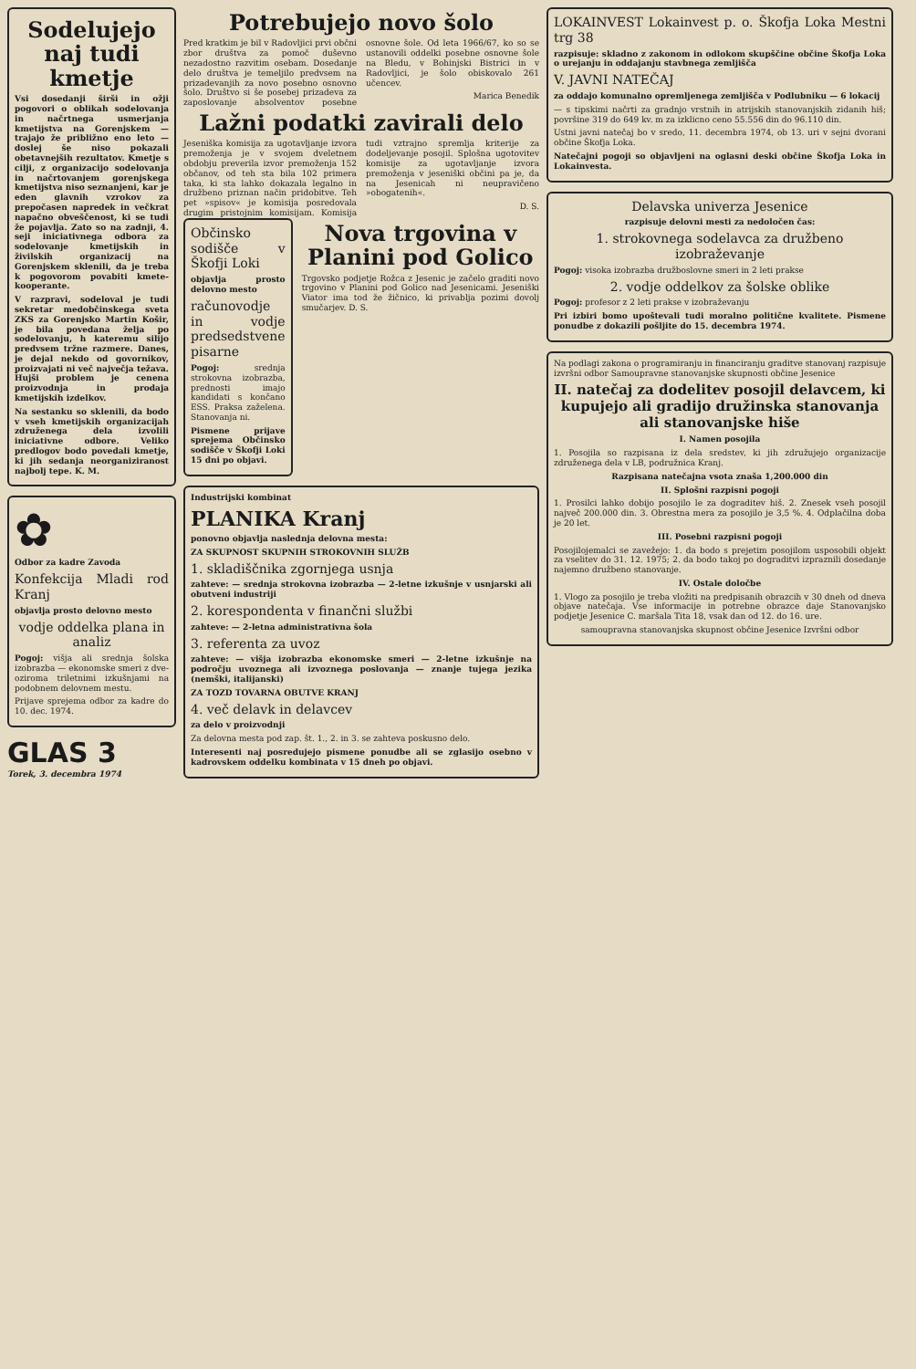Sodelujejo naj tudi kmetje
Vsi dosedanji širši in ožji pogovori o oblikah sodelovanja in načrtnega usmerjanja kmetijstva na Gorenjskem — trajajo že približno eno leto — doslej še niso pokazali obetavnejših rezultatov. Kmetje s cilji, z organizacijo sodelovanja in načrtovanjem gorenjskega kmetijstva niso seznanjeni, kar je eden glavnih vzrokov za prepočasen napredek in večkrat napačno obveščenost, ki se tudi že pojavlja. Zato so na zadnji, 4. seji iniciativnega odbora za sodelovanje kmetijskih in živilskih organizacij na Gorenjskem sklenili, da je treba k pogovorom povabiti kmete-kooperante.
V razpravi, sodeloval je tudi sekretar medobčinskega sveta ZKS za Gorenjsko Martin Košir, je bila povedana želja po sodelovanju, h kateremu silijo predvsem tržne razmere. Danes, je dejal nekdo od govornikov, proizvajati ni več največja težava. Hujši problem je cenena proizvodnja in prodaja kmetijskih izdelkov.
Na sestanku so sklenili, da bodo v vseh kmetijskih organizacijah združenega dela izvolili iniciativne odbore. Veliko predlogov bodo povedali kmetje, ki jih sedanja neorganiziranost najbolj tepe. K. M.
✿
Odbor za kadre Zavoda
Konfekcija Mladi rod Kranj
objavlja prosto delovno mesto
vodje oddelka plana in analiz
Pogoj: višja ali srednja šolska izobrazba — ekonomske smeri z dve- oziroma triletnimi izkušnjami na podobnem delovnem mestu.
Prijave sprejema odbor za kadre do 10. dec. 1974.
GLAS 3
Torek, 3. decembra 1974
Potrebujejo novo šolo
Pred kratkim je bil v Radovljici prvi občni zbor društva za pomoč duševno nezadostno razvitim osebam. Dosedanje delo društva je temeljilo predvsem na prizadevanjih za novo posebno osnovno šolo. Društvo si še posebej prizadeva za zaposlovanje absolventov posebne osnovne šole. Od leta 1966/67, ko so se ustanovili oddelki posebne osnovne šole na Bledu, v Bohinjski Bistrici in v Radovljici, je šolo obiskovalo 261 učencev.
Marica Benedik
Lažni podatki zavirali delo
Jeseniška komisija za ugotavljanje izvora premoženja je v svojem dveletnem obdobju preverila izvor premoženja 152 občanov, od teh sta bila 102 primera taka, ki sta lahko dokazala legalno in družbeno priznan način pridobitve. Teh pet »spisov« je komisija posredovala drugim pristojnim komisijam. Komisija tudi vztrajno spremlja kriterije za dodeljevanje posojil. Splošna ugotovitev komisije za ugotavljanje izvora premoženja v jeseniški občini pa je, da na Jesenicah ni neupravičeno »obogatenih«.
D. S.
Občinsko sodišče v Škofji Loki
objavlja prosto delovno mesto
računovodje in vodje predsedstvene pisarne
Pogoj: srednja strokovna izobrazba, prednosti imajo kandidati s končano ESS. Praksa zaželena. Stanovanja ni.
Pismene prijave sprejema Občinsko sodišče v Škofji Loki 15 dni po objavi.
Nova trgovina v Planini pod Golico
Trgovsko podjetje Rožca z Jesenic je začelo graditi novo trgovino v Planini pod Golico nad Jesenicami. Jeseniški Viator ima tod že žičnico, ki privablja pozimi dovolj smučarjev. D. S.
Industrijski kombinat
PLANIKA Kranj
ponovno objavlja naslednja delovna mesta:
ZA SKUPNOST SKUPNIH STROKOVNIH SLUŽB
1. skladiščnika zgornjega usnja
zahteve: — srednja strokovna izobrazba — 2-letne izkušnje v usnjarski ali obutveni industriji
2. korespondenta v finančni službi
zahteve: — 2-letna administrativna šola
3. referenta za uvoz
zahteve: — višja izobrazba ekonomske smeri — 2-letne izkušnje na področju uvoznega ali izvoznega poslovanja — znanje tujega jezika (nemški, italijanski)
ZA TOZD TOVARNA OBUTVE KRANJ
4. več delavk in delavcev
za delo v proizvodnji
Za delovna mesta pod zap. št. 1., 2. in 3. se zahteva poskusno delo.
Interesenti naj posredujejo pismene ponudbe ali se zglasijo osebno v kadrovskem oddelku kombinata v 15 dneh po objavi.
LOKAINVEST Lokainvest p. o. Škofja Loka Mestni trg 38
razpisuje: skladno z zakonom in odlokom skupščine občine Škofja Loka o urejanju in oddajanju stavbnega zemljišča
V. JAVNI NATEČAJ
za oddajo komunalno opremljenega zemljišča v Podlubniku — 6 lokacij
— s tipskimi načrti za gradnjo vrstnih in atrijskih stanovanjskih zidanih hiš; površine 319 do 649 kv. m za izklicno ceno 55.556 din do 96.110 din.
Ustni javni natečaj bo v sredo, 11. decembra 1974, ob 13. uri v sejni dvorani občine Škofja Loka.
Natečajni pogoji so objavljeni na oglasni deski občine Škofja Loka in Lokainvesta.
Delavska univerza Jesenice
razpisuje delovni mesti za nedoločen čas:
1. strokovnega sodelavca za družbeno izobraževanje
Pogoj: visoka izobrazba družboslovne smeri in 2 leti prakse
2. vodje oddelkov za šolske oblike
Pogoj: profesor z 2 leti prakse v izobraževanju
Pri izbiri bomo upoštevali tudi moralno politične kvalitete. Pismene ponudbe z dokazili pošljite do 15. decembra 1974.
Na podlagi zakona o programiranju in financiranju graditve stanovanj razpisuje izvršni odbor Samoupravne stanovanjske skupnosti občine Jesenice
II. natečaj za dodelitev posojil delavcem, ki kupujejo ali gradijo družinska stanovanja ali stanovanjske hiše
I. Namen posojila
1. Posojila so razpisana iz dela sredstev, ki jih združujejo organizacije združenega dela v LB, podružnica Kranj.
Razpisana natečajna vsota znaša 1,200.000 din
II. Splošni razpisni pogoji
1. Prosilci lahko dobijo posojilo le za dograditev hiš. 2. Znesek vseh posojil največ 200.000 din. 3. Obrestna mera za posojilo je 3,5 %. 4. Odplačilna doba je 20 let.
III. Posebni razpisni pogoji
Posojilojemalci se zavežejo: 1. da bodo s prejetim posojilom usposobili objekt za vselitev do 31. 12. 1975; 2. da bodo takoj po dograditvi izpraznili dosedanje najemno družbeno stanovanje.
IV. Ostale določbe
1. Vlogo za posojilo je treba vložiti na predpisanih obrazcih v 30 dneh od dneva objave natečaja. Vse informacije in potrebne obrazce daje Stanovanjsko podjetje Jesenice C. maršala Tita 18, vsak dan od 12. do 16. ure.
samoupravna stanovanjska skupnost občine Jesenice Izvršni odbor